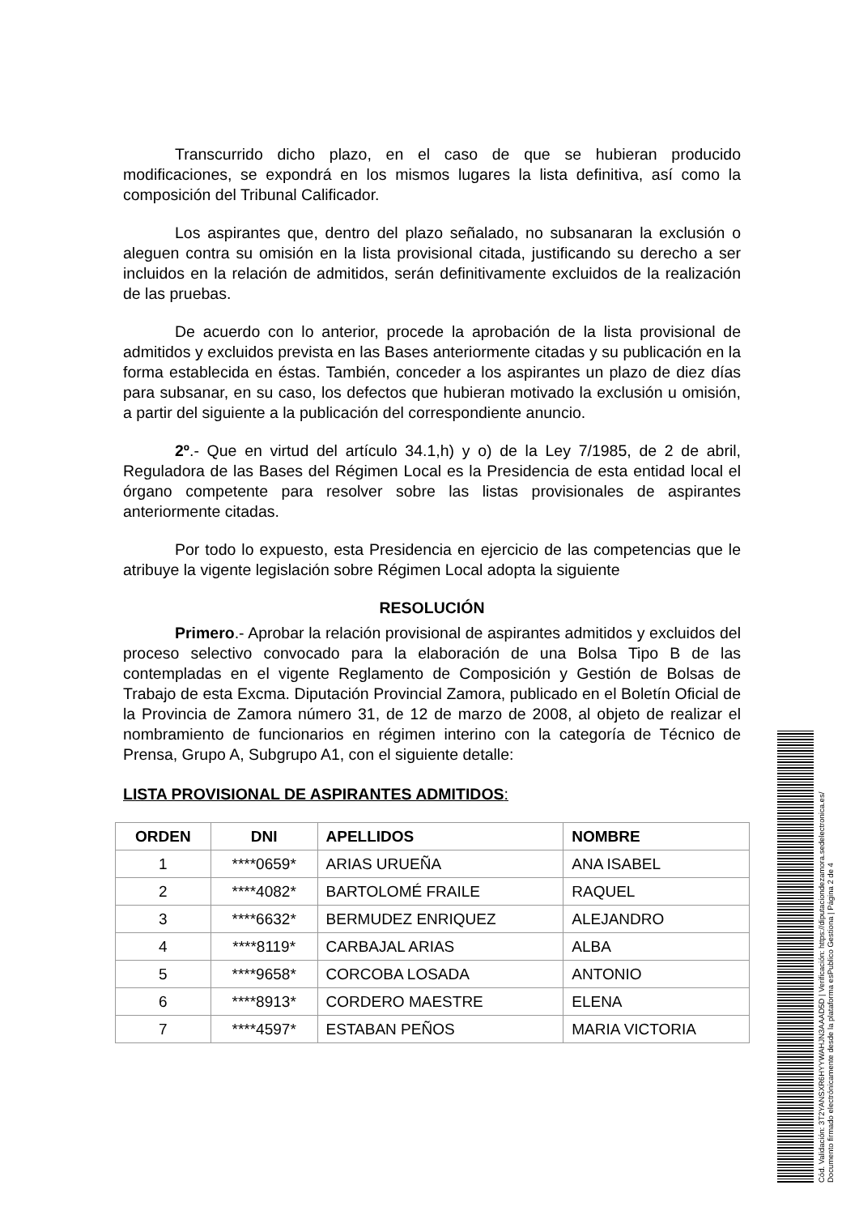Transcurrido dicho plazo, en el caso de que se hubieran producido modificaciones, se expondrá en los mismos lugares la lista definitiva, así como la composición del Tribunal Calificador.
Los aspirantes que, dentro del plazo señalado, no subsanaran la exclusión o aleguen contra su omisión en la lista provisional citada, justificando su derecho a ser incluidos en la relación de admitidos, serán definitivamente excluidos de la realización de las pruebas.
De acuerdo con lo anterior, procede la aprobación de la lista provisional de admitidos y excluidos prevista en las Bases anteriormente citadas y su publicación en la forma establecida en éstas. También, conceder a los aspirantes un plazo de diez días para subsanar, en su caso, los defectos que hubieran motivado la exclusión u omisión, a partir del siguiente a la publicación del correspondiente anuncio.
2º.- Que en virtud del artículo 34.1,h) y o) de la Ley 7/1985, de 2 de abril, Reguladora de las Bases del Régimen Local es la Presidencia de esta entidad local el órgano competente para resolver sobre las listas provisionales de aspirantes anteriormente citadas.
Por todo lo expuesto, esta Presidencia en ejercicio de las competencias que le atribuye la vigente legislación sobre Régimen Local adopta la siguiente
RESOLUCIÓN
Primero.- Aprobar la relación provisional de aspirantes admitidos y excluidos del proceso selectivo convocado para la elaboración de una Bolsa Tipo B de las contempladas en el vigente Reglamento de Composición y Gestión de Bolsas de Trabajo de esta Excma. Diputación Provincial Zamora, publicado en el Boletín Oficial de la Provincia de Zamora número 31, de 12 de marzo de 2008, al objeto de realizar el nombramiento de funcionarios en régimen interino con la categoría de Técnico de Prensa, Grupo A, Subgrupo A1, con el siguiente detalle:
LISTA PROVISIONAL DE ASPIRANTES ADMITIDOS:
| ORDEN | DNI | APELLIDOS | NOMBRE |
| --- | --- | --- | --- |
| 1 | ****0659* | ARIAS URUEÑA | ANA ISABEL |
| 2 | ****4082* | BARTOLOMÉ FRAILE | RAQUEL |
| 3 | ****6632* | BERMUDEZ ENRIQUEZ | ALEJANDRO |
| 4 | ****8119* | CARBAJAL ARIAS | ALBA |
| 5 | ****9658* | CORCOBA LOSADA | ANTONIO |
| 6 | ****8913* | CORDERO MAESTRE | ELENA |
| 7 | ****4597* | ESTABAN PEÑOS | MARIA VICTORIA |
Cód. Validación: 3T2YANSXR6HYYWAHJN3AAAD5D | Verificación: https://diputaciondezamora.sedelectronica.es/
Documento firmado electrónicamente desde la plataforma esPublico Gestiona | Página 2 de 4